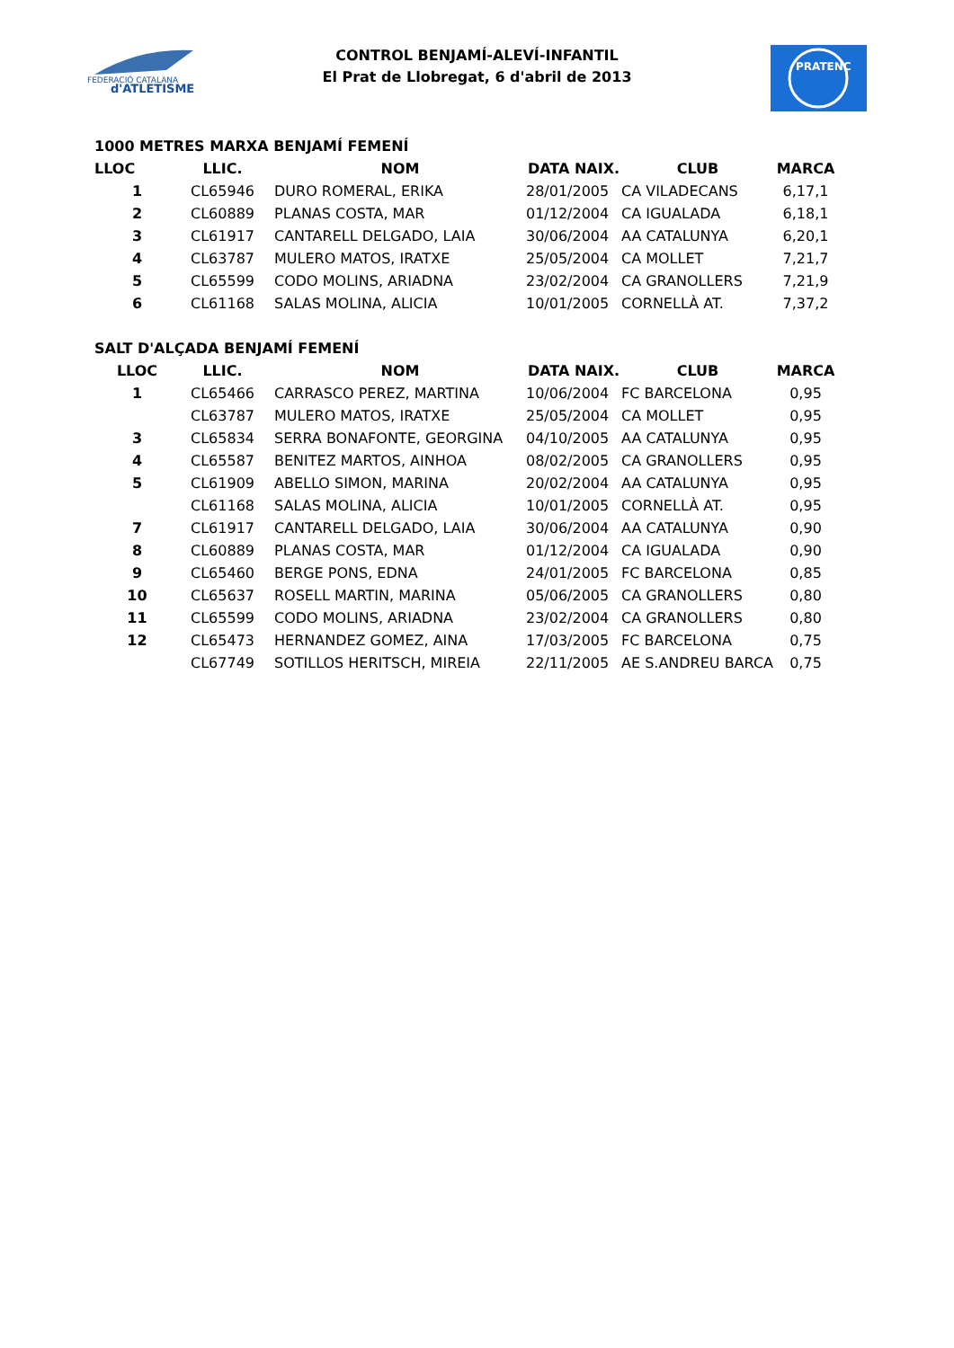FEDERACIÓ CATALANA
d'ATLETISME
PRATENC
CONTROL BENJAMÍ-ALEVÍ-INFANTIL
El Prat de Llobregat, 6 d'abril de 2013
1000 METRES MARXA BENJAMÍ FEMENÍ
| LLOC | LLIC. | NOM | DATA NAIX. | CLUB | MARCA |
| --- | --- | --- | --- | --- | --- |
| 1 | CL65946 | DURO ROMERAL, ERIKA | 28/01/2005 | CA VILADECANS | 6,17,1 |
| 2 | CL60889 | PLANAS COSTA, MAR | 01/12/2004 | CA IGUALADA | 6,18,1 |
| 3 | CL61917 | CANTARELL DELGADO, LAIA | 30/06/2004 | AA CATALUNYA | 6,20,1 |
| 4 | CL63787 | MULERO MATOS, IRATXE | 25/05/2004 | CA MOLLET | 7,21,7 |
| 5 | CL65599 | CODO MOLINS, ARIADNA | 23/02/2004 | CA GRANOLLERS | 7,21,9 |
| 6 | CL61168 | SALAS MOLINA, ALICIA | 10/01/2005 | CORNELLÀ AT. | 7,37,2 |
SALT D'ALÇADA BENJAMÍ FEMENÍ
| LLOC | LLIC. | NOM | DATA NAIX. | CLUB | MARCA |
| --- | --- | --- | --- | --- | --- |
| 1 | CL65466 | CARRASCO PEREZ, MARTINA | 10/06/2004 | FC BARCELONA | 0,95 |
| | CL63787 | MULERO MATOS, IRATXE | 25/05/2004 | CA MOLLET | 0,95 |
| 3 | CL65834 | SERRA BONAFONTE, GEORGINA | 04/10/2005 | AA CATALUNYA | 0,95 |
| 4 | CL65587 | BENITEZ MARTOS, AINHOA | 08/02/2005 | CA GRANOLLERS | 0,95 |
| 5 | CL61909 | ABELLO SIMON, MARINA | 20/02/2004 | AA CATALUNYA | 0,95 |
| | CL61168 | SALAS MOLINA, ALICIA | 10/01/2005 | CORNELLÀ AT. | 0,95 |
| 7 | CL61917 | CANTARELL DELGADO, LAIA | 30/06/2004 | AA CATALUNYA | 0,90 |
| 8 | CL60889 | PLANAS COSTA, MAR | 01/12/2004 | CA IGUALADA | 0,90 |
| 9 | CL65460 | BERGE PONS, EDNA | 24/01/2005 | FC BARCELONA | 0,85 |
| 10 | CL65637 | ROSELL MARTIN, MARINA | 05/06/2005 | CA GRANOLLERS | 0,80 |
| 11 | CL65599 | CODO MOLINS, ARIADNA | 23/02/2004 | CA GRANOLLERS | 0,80 |
| 12 | CL65473 | HERNANDEZ GOMEZ, AINA | 17/03/2005 | FC BARCELONA | 0,75 |
| | CL67749 | SOTILLOS HERITSCH, MIREIA | 22/11/2005 | AE S.ANDREU BARCA | 0,75 |